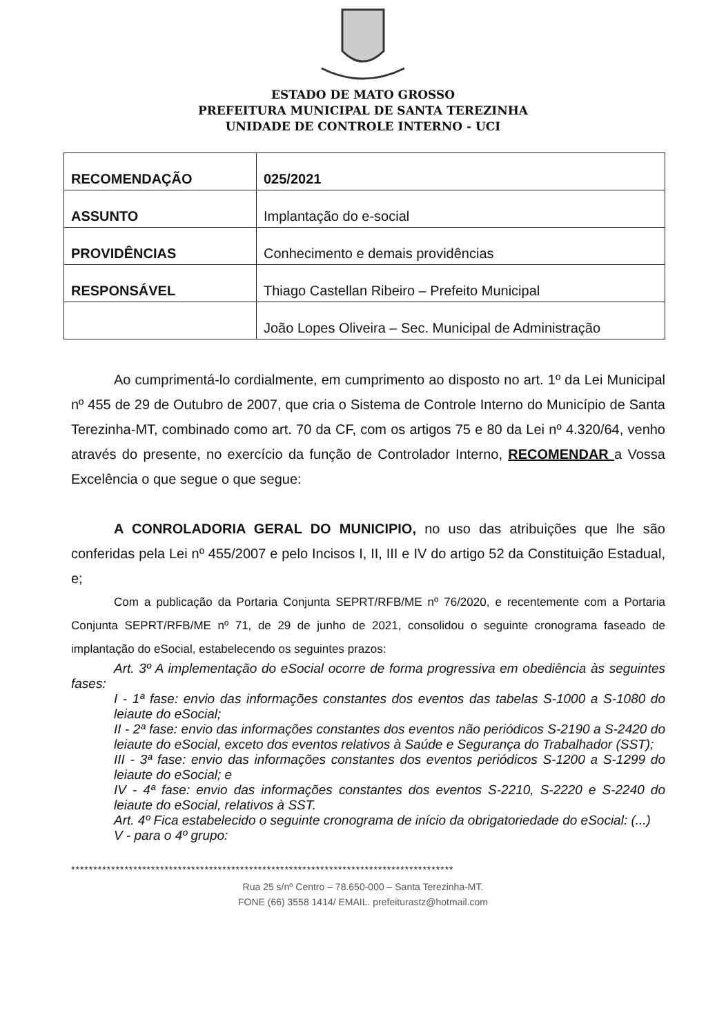ESTADO DE MATO GROSSO
PREFEITURA MUNICIPAL DE SANTA TEREZINHA
UNIDADE DE CONTROLE INTERNO - UCI
| RECOMENDAÇÃO | 025/2021 |
| ASSUNTO | Implantação do e-social |
| PROVIDÊNCIAS | Conhecimento e demais providências |
| RESPONSÁVEL | Thiago Castellan Ribeiro – Prefeito Municipal |
| | João Lopes Oliveira – Sec. Municipal de Administração |
Ao cumprimentá-lo cordialmente, em cumprimento ao disposto no art. 1º da Lei Municipal nº 455 de 29 de Outubro de 2007, que cria o Sistema de Controle Interno do Município de Santa Terezinha-MT, combinado como art. 70 da CF, com os artigos 75 e 80 da Lei nº 4.320/64, venho através do presente, no exercício da função de Controlador Interno, RECOMENDAR a Vossa Excelência o que segue o que segue:
A CONROLADORIA GERAL DO MUNICIPIO, no uso das atribuições que lhe são conferidas pela Lei nº 455/2007 e pelo Incisos I, II, III e IV do artigo 52 da Constituição Estadual, e;
Com a publicação da Portaria Conjunta SEPRT/RFB/ME nº 76/2020, e recentemente com a Portaria Conjunta SEPRT/RFB/ME nº 71, de 29 de junho de 2021, consolidou o seguinte cronograma faseado de implantação do eSocial, estabelecendo os seguintes prazos:
Art. 3º A implementação do eSocial ocorre de forma progressiva em obediência às seguintes fases:
I - 1ª fase: envio das informações constantes dos eventos das tabelas S-1000 a S-1080 do leiaute do eSocial;
II - 2ª fase: envio das informações constantes dos eventos não periódicos S-2190 a S-2420 do leiaute do eSocial, exceto dos eventos relativos à Saúde e Segurança do Trabalhador (SST);
III - 3ª fase: envio das informações constantes dos eventos periódicos S-1200 a S-1299 do leiaute do eSocial; e
IV - 4ª fase: envio das informações constantes dos eventos S-2210, S-2220 e S-2240 do leiaute do eSocial, relativos à SST.
Art. 4º Fica estabelecido o seguinte cronograma de início da obrigatoriedade do eSocial: (...)
V - para o 4º grupo:
**************************************************************************************
Rua 25 s/nº Centro – 78.650-000 – Santa Terezinha-MT.
FONE (66) 3558 1414/ EMAIL. prefeiturastz@hotmail.com